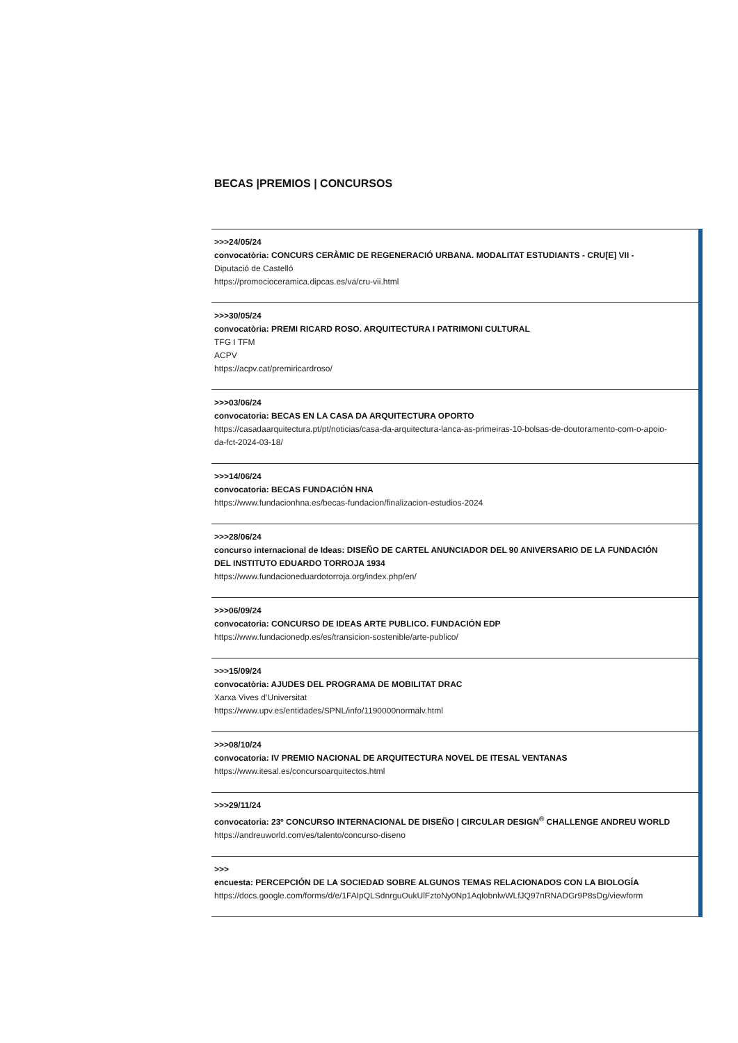BECAS |PREMIOS | CONCURSOS
>>>24/05/24
convocatòria: CONCURS CERÀMIC DE REGENERACIÓ URBANA. MODALITAT ESTUDIANTS - CRU[E] VII -
Diputació de Castelló
https://promocioceramica.dipcas.es/va/cru-vii.html
>>>30/05/24
convocatòria: PREMI RICARD ROSO. ARQUITECTURA I PATRIMONI CULTURAL
TFG I TFM
ACPV
https://acpv.cat/premiricardroso/
>>>03/06/24
convocatoria: BECAS EN LA CASA DA ARQUITECTURA OPORTO
https://casadaarquitectura.pt/pt/noticias/casa-da-arquitectura-lanca-as-primeiras-10-bolsas-de-doutoramento-com-o-apoio-da-fct-2024-03-18/
>>>14/06/24
convocatoria: BECAS FUNDACIÓN HNA
https://www.fundacionhna.es/becas-fundacion/finalizacion-estudios-2024
>>>28/06/24
concurso internacional de Ideas: DISEÑO DE CARTEL ANUNCIADOR DEL 90 ANIVERSARIO DE LA FUNDACIÓN DEL INSTITUTO EDUARDO TORROJA 1934
https://www.fundacioneduardotorroja.org/index.php/en/
>>>06/09/24
convocatoria: CONCURSO DE IDEAS ARTE PUBLICO. FUNDACIÓN EDP
https://www.fundacionedp.es/es/transicion-sostenible/arte-publico/
>>>15/09/24
convocatòria: AJUDES DEL PROGRAMA DE MOBILITAT DRAC
Xarxa Vives d’Universitat
https://www.upv.es/entidades/SPNL/info/1190000normalv.html
>>>08/10/24
convocatoria: IV PREMIO NACIONAL DE ARQUITECTURA NOVEL DE ITESAL VENTANAS
https://www.itesal.es/concursoarquitectos.html
>>>29/11/24
convocatoria: 23º CONCURSO INTERNACIONAL DE DISEÑO | CIRCULAR DESIGN<sup>®</sup> CHALLENGE ANDREU WORLD
https://andreuworld.com/es/talento/concurso-diseno
>>>
encuesta: PERCEPCIÓN DE LA SOCIEDAD SOBRE ALGUNOS TEMAS RELACIONADOS CON LA BIOLOGÍA
https://docs.google.com/forms/d/e/1FAIpQLSdnrguOukUlFztoNy0Np1AqlobnlwWLfJQ97nRNADGr9P8sDg/viewform